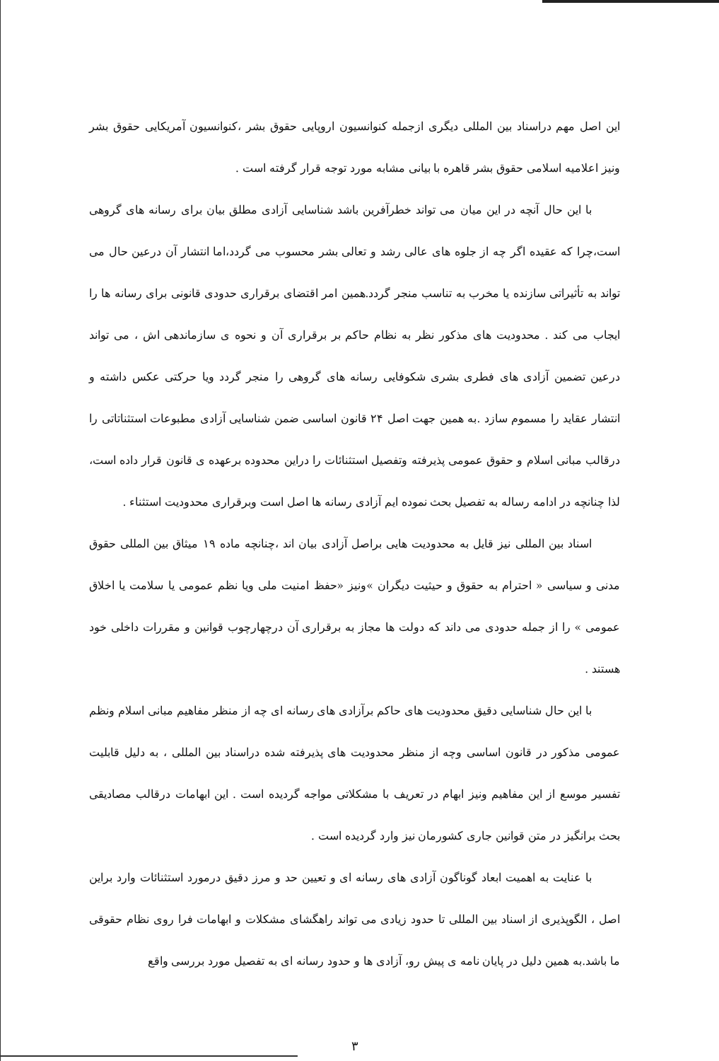این اصل مهم دراسناد بین المللی دیگری ازجمله کنوانسیون اروپایی حقوق بشر ،کنوانسیون آمریکایی حقوق بشر ونیز اعلامیه اسلامی حقوق بشر قاهره با بیانی مشابه مورد توجه قرار گرفته است .
با این حال آنچه در این میان می تواند خطرآفرین باشد شناسایی آزادی مطلق بیان برای رسانه های گروهی است،چرا که عقیده اگر چه از جلوه های عالی رشد و تعالی بشر محسوب می گردد،اما انتشار آن درعین حال می تواند به تأثیراتی سازنده یا مخرب به تناسب منجر گردد.همین امر اقتضای برقراری حدودی قانونی برای رسانه ها را ایجاب می کند . محدودیت های مذکور نظر به نظام حاکم بر برقراری آن و نحوه ی سازماندهی اش ، می تواند درعین تضمین آزادی های فطری بشری شکوفایی رسانه های گروهی را منجر گردد ویا حرکتی عکس داشته و انتشار عقاید را مسموم سازد .به همین جهت اصل ۲۴ قانون اساسی ضمن شناسایی آزادی مطبوعات استثناتاتی را درقالب مبانی اسلام و حقوق عمومی پذیرفته وتفصیل استثنائات را دراین محدوده برعهده ی قانون قرار داده است، لذا چنانچه در ادامه رساله به تفصیل بحث نموده ایم آزادی رسانه ها اصل است وبرقراری محدودیت استثناء .
اسناد بین المللی نیز قایل به محدودیت هایی براصل آزادی بیان اند ،چنانچه ماده ۱۹ میثاق بین المللی حقوق مدنی و سیاسی « احترام به حقوق و حیثیت دیگران »ونیز «حفظ امنیت ملی ویا نظم عمومی یا سلامت یا اخلاق عمومی » را از جمله حدودی می داند که دولت ها مجاز به برقراری آن درچهارچوب قوانین و مقررات داخلی خود هستند .
با این حال شناسایی دقیق محدودیت های حاکم برآزادی های رسانه ای چه از منظر مفاهیم مبانی اسلام ونظم عمومی مذکور در قانون اساسی وچه از منظر محدودیت های پذیرفته شده دراسناد بین المللی ، به دلیل قابلیت تفسیر موسع از این مفاهیم ونیز ابهام در تعریف با مشکلاتی مواجه گردیده است . این ابهامات درقالب مصادیقی بحث برانگیز در متن قوانین جاری کشورمان نیز وارد گردیده است .
با عنایت به اهمیت ابعاد گوناگون آزادی های رسانه ای و تعیین حد و مرز دقیق درمورد استثنائات وارد براین اصل ، الگوپذیری از اسناد بین المللی تا حدود زیادی می تواند راهگشای مشکلات و ابهامات فرا روی نظام حقوقی ما باشد.به همین دلیل در پایان نامه ی پیش رو، آزادی ها و حدود رسانه ای به تفصیل مورد بررسی واقع
۳